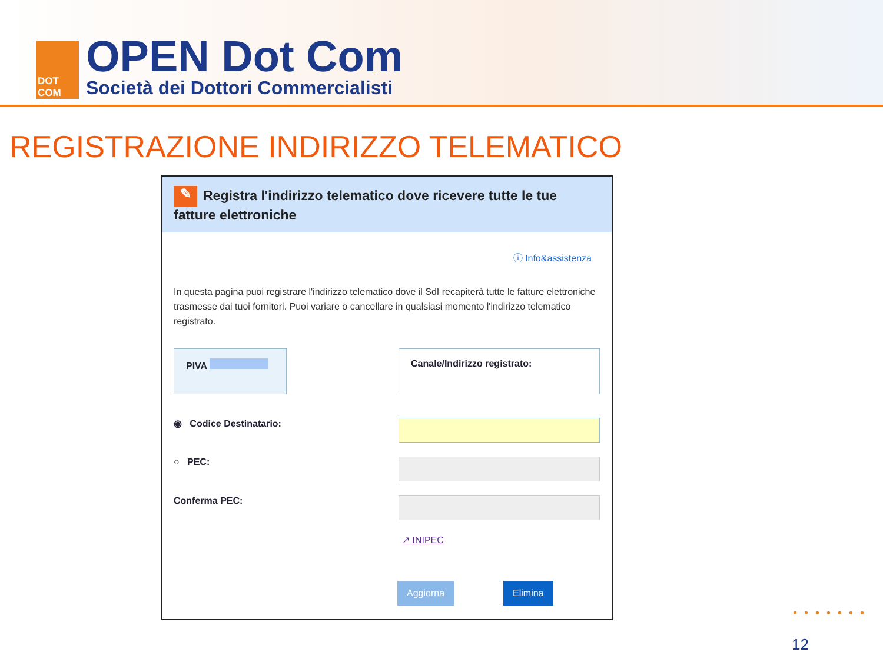DOT
COM
OPEN Dot Com
Società dei Dottori Commercialisti
REGISTRAZIONE INDIRIZZO TELEMATICO
✎ Registra l'indirizzo telematico dove ricevere tutte le tue fatture elettroniche
ⓘ Info&assistenza
In questa pagina puoi registrare l'indirizzo telematico dove il SdI recapiterà tutte le fatture elettroniche trasmesse dai tuoi fornitori. Puoi variare o cancellare in qualsiasi momento l'indirizzo telematico registrato.
PIVA
Canale/Indirizzo registrato:
◉ Codice Destinatario:
○ PEC:
Conferma PEC:
↗ INIPEC
Aggiorna Elimina
•••••••
12